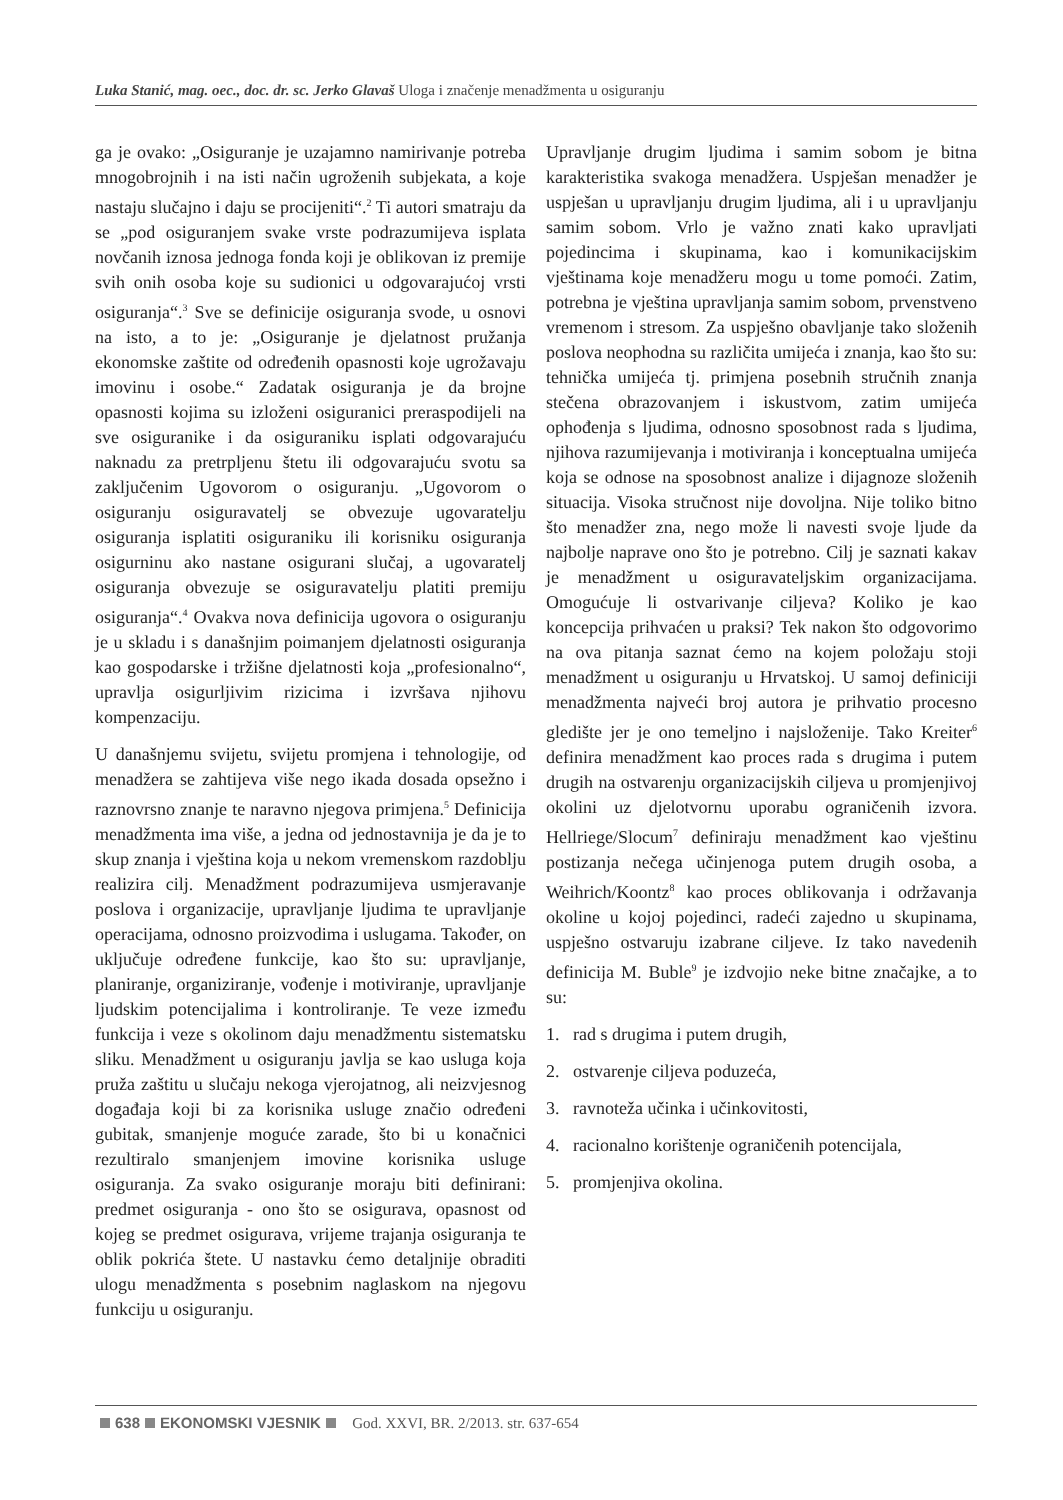Luka Stanić, mag. oec., doc. dr. sc. Jerko Glavaš Uloga i značenje menadžmenta u osiguranju
ga je ovako: „Osiguranje je uzajamno namirivanje potreba mnogobrojnih i na isti način ugroženih subjekata, a koje nastaju slučajno i daju se procijeniti“.<sup>2</sup> Ti autori smatraju da se „pod osiguranjem svake vrste podrazumijeva isplata novčanih iznosa jednoga fonda koji je oblikovan iz premije svih onih osoba koje su sudionici u odgovarajućoj vrsti osiguranja“.<sup>3</sup> Sve se definicije osiguranja svode, u osnovi na isto, a to je: „Osiguranje je djelatnost pružanja ekonomske zaštite od određenih opasnosti koje ugrožavaju imovinu i osobe.“ Zadatak osiguranja je da brojne opasnosti kojima su izloženi osiguranici preraspodijeli na sve osiguranike i da osiguraniku isplati odgovarajuću naknadu za pretrpljenu štetu ili odgovarajuću svotu sa zaključenim Ugovorom o osiguranju. „Ugovorom o osiguranju osiguravatelj se obvezuje ugovaratelju osiguranja isplatiti osiguraniku ili korisniku osiguranja osigurninu ako nastane osigurani slučaj, a ugovaratelj osiguranja obvezuje se osiguravatelju platiti premiju osiguranja“.<sup>4</sup> Ovakva nova definicija ugovora o osiguranju je u skladu i s današnjim poimanjem djelatnosti osiguranja kao gospodarske i tržišne djelatnosti koja „profesionalno“, upravlja osigurljivim rizicima i izvršava njihovu kompenzaciju.
U današnjemu svijetu, svijetu promjena i tehnologije, od menadžera se zahtijeva više nego ikada dosada opsežno i raznovrsno znanje te naravno njegova primjena.<sup>5</sup> Definicija menadžmenta ima više, a jedna od jednostavnija je da je to skup znanja i vještina koja u nekom vremenskom razdoblju realizira cilj. Menadžment podrazumijeva usmjeravanje poslova i organizacije, upravljanje ljudima te upravljanje operacijama, odnosno proizvodima i uslugama. Također, on uključuje određene funkcije, kao što su: upravljanje, planiranje, organiziranje, vođenje i motiviranje, upravljanje ljudskim potencijalima i kontroliranje. Te veze između funkcija i veze s okolinom daju menadžmentu sistematsku sliku. Menadžment u osiguranju javlja se kao usluga koja pruža zaštitu u slučaju nekoga vjerojatnog, ali neizvjesnog događaja koji bi za korisnika usluge značio određeni gubitak, smanjenje moguće zarade, što bi u konačnici rezultiralo smanjenjem imovine korisnika usluge osiguranja. Za svako osiguranje moraju biti definirani: predmet osiguranja - ono što se osigurava, opasnost od kojeg se predmet osigurava, vrijeme trajanja osiguranja te oblik pokrića štete. U nastavku ćemo detaljnije obraditi ulogu menadžmenta s posebnim naglaskom na njegovu funkciju u osiguranju.
Upravljanje drugim ljudima i samim sobom je bitna karakteristika svakoga menadžera. Uspješan menadžer je uspješan u upravljanju drugim ljudima, ali i u upravljanju samim sobom. Vrlo je važno znati kako upravljati pojedincima i skupinama, kao i komunikacijskim vještinama koje menadžeru mogu u tome pomoći. Zatim, potrebna je vještina upravljanja samim sobom, prvenstveno vremenom i stresom. Za uspješno obavljanje tako složenih poslova neophodna su različita umijeća i znanja, kao što su: tehnička umijeća tj. primjena posebnih stručnih znanja stečena obrazovanjem i iskustvom, zatim umijeća ophođenja s ljudima, odnosno sposobnost rada s ljudima, njihova razumijevanja i motiviranja i konceptualna umijeća koja se odnose na sposobnost analize i dijagnoze složenih situacija. Visoka stručnost nije dovoljna. Nije toliko bitno što menadžer zna, nego može li navesti svoje ljude da najbolje naprave ono što je potrebno. Cilj je saznati kakav je menadžment u osiguravateljskim organizacijama. Omogućuje li ostvarivanje ciljeva? Koliko je kao koncepcija prihvaćen u praksi? Tek nakon što odgovorimo na ova pitanja saznat ćemo na kojem položaju stoji menadžment u osiguranju u Hrvatskoj. U samoj definiciji menadžmenta najveći broj autora je prihvatio procesno gledište jer je ono temeljno i najsloženije. Tako Kreiter<sup>6</sup> definira menadžment kao proces rada s drugima i putem drugih na ostvarenju organizacijskih ciljeva u promjenjivoj okolini uz djelotvornu uporabu ograničenih izvora. Hellriege/Slocum<sup>7</sup> definiraju menadžment kao vještinu postizanja nečega učinjenoga putem drugih osoba, a Weihrich/Koontz<sup>8</sup> kao proces oblikovanja i održavanja okoline u kojoj pojedinci, radeći zajedno u skupinama, uspješno ostvaruju izabrane ciljeve. Iz tako navedenih definicija M. Buble<sup>9</sup> je izdvojio neke bitne značajke, a to su:
1. rad s drugima i putem drugih,
2. ostvarenje ciljeva poduzeća,
3. ravnoteža učinka i učinkovitosti,
4. racionalno korištenje ograničenih potencijala,
5. promjenjiva okolina.
638 EKONOMSKI VJESNIK God. XXVI, BR. 2/2013. str. 637-654